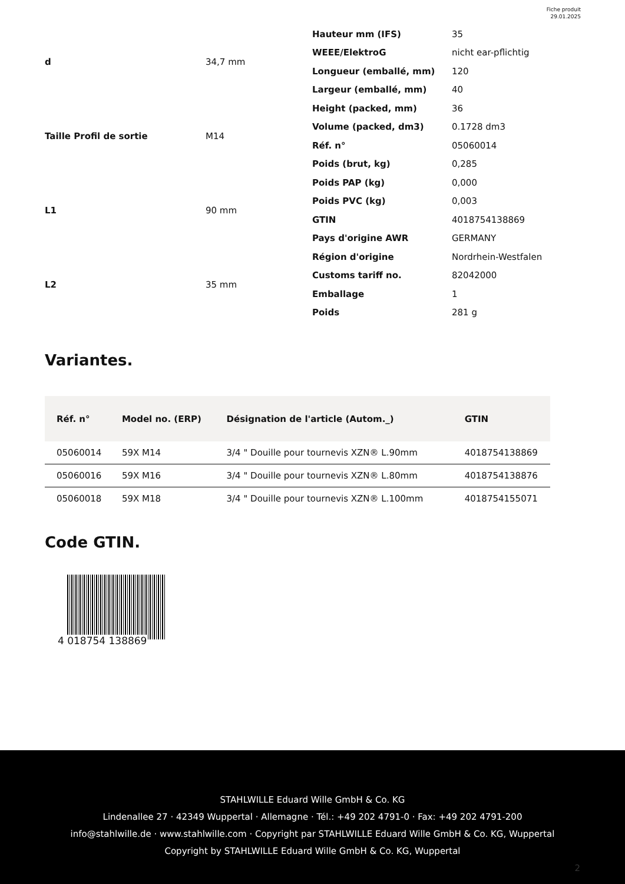Fiche produit
29.01.2025
| d | 34,7 mm |
| Taille Profil de sortie | M14 |
| L1 | 90 mm |
| L2 | 35 mm |
| Hauteur mm (IFS) | 35 |
| WEEE/ElektroG | nicht ear-pflichtig |
| Longueur (emballé, mm) | 120 |
| Largeur (emballé, mm) | 40 |
| Height (packed, mm) | 36 |
| Volume (packed, dm3) | 0.1728 dm3 |
| Réf. n° | 05060014 |
| Poids (brut, kg) | 0,285 |
| Poids PAP (kg) | 0,000 |
| Poids PVC (kg) | 0,003 |
| GTIN | 4018754138869 |
| Pays d'origine AWR | GERMANY |
| Région d'origine | Nordrhein-Westfalen |
| Customs tariff no. | 82042000 |
| Emballage | 1 |
| Poids | 281 g |
Variantes.
| Réf. n° | Model no. (ERP) | Désignation de l'article (Autom._) | GTIN |
| --- | --- | --- | --- |
| 05060014 | 59X M14 | 3/4 " Douille pour tournevis XZN® L.90mm | 4018754138869 |
| 05060016 | 59X M16 | 3/4 " Douille pour tournevis XZN® L.80mm | 4018754138876 |
| 05060018 | 59X M18 | 3/4 " Douille pour tournevis XZN® L.100mm | 4018754155071 |
Code GTIN.
4 018754 138869
STAHLWILLE Eduard Wille GmbH & Co. KG
Lindenallee 27 · 42349 Wuppertal · Allemagne · Tél.: +49 202 4791-0 · Fax: +49 202 4791-200
info@stahlwille.de · www.stahlwille.com · Copyright par STAHLWILLE Eduard Wille GmbH & Co. KG, Wuppertal
Copyright by STAHLWILLE Eduard Wille GmbH & Co. KG, Wuppertal
2